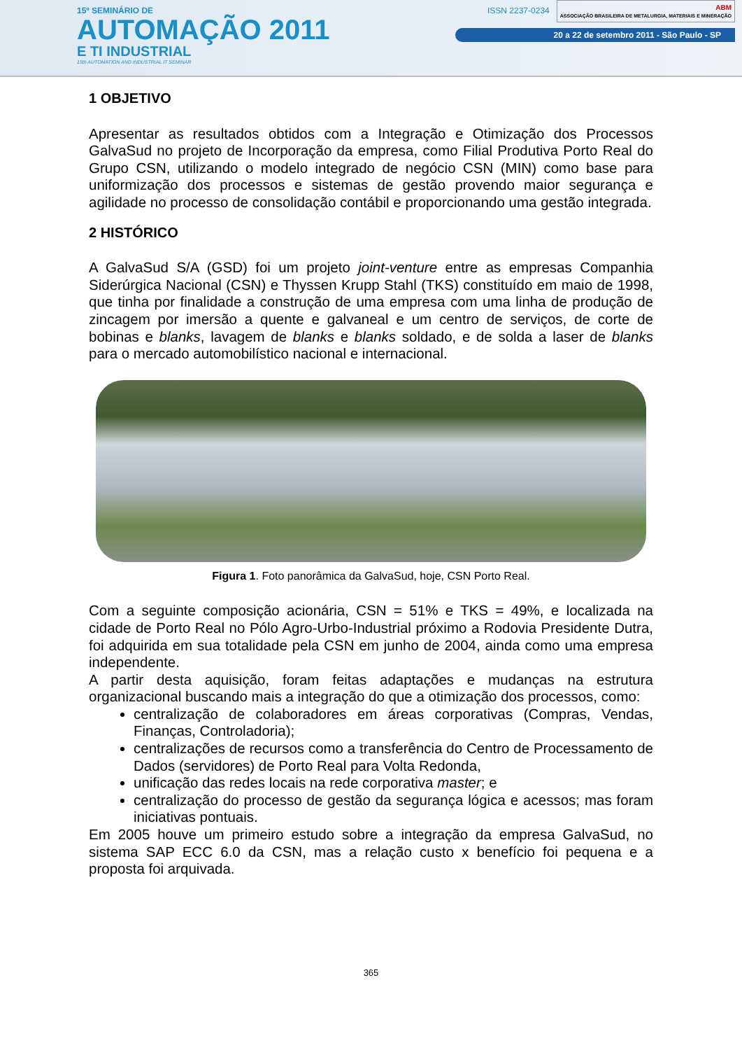15º SEMINÁRIO DE
AUTOMAÇÃO 2011
E TI INDUSTRIAL
15th AUTOMATION AND INDUSTRIAL IT SEMINAR
ISSN 2237-0234
ABM
ASSOCIAÇÃO BRASILEIRA DE METALURGIA, MATERIAIS E MINERAÇÃO
20 a 22 de setembro 2011 - São Paulo - SP
1 OBJETIVO
Apresentar as resultados obtidos com a Integração e Otimização dos Processos GalvaSud no projeto de Incorporação da empresa, como Filial Produtiva Porto Real do Grupo CSN, utilizando o modelo integrado de negócio CSN (MIN) como base para uniformização dos processos e sistemas de gestão provendo maior segurança e agilidade no processo de consolidação contábil e proporcionando uma gestão integrada.
2 HISTÓRICO
A GalvaSud S/A (GSD) foi um projeto joint-venture entre as empresas Companhia Siderúrgica Nacional (CSN) e Thyssen Krupp Stahl (TKS) constituído em maio de 1998, que tinha por finalidade a construção de uma empresa com uma linha de produção de zincagem por imersão a quente e galvaneal e um centro de serviços, de corte de bobinas e blanks, lavagem de blanks e blanks soldado, e de solda a laser de blanks para o mercado automobilístico nacional e internacional.
Figura 1. Foto panorâmica da GalvaSud, hoje, CSN Porto Real.
Com a seguinte composição acionária, CSN = 51% e TKS = 49%, e localizada na cidade de Porto Real no Pólo Agro-Urbo-Industrial próximo a Rodovia Presidente Dutra, foi adquirida em sua totalidade pela CSN em junho de 2004, ainda como uma empresa independente.
A partir desta aquisição, foram feitas adaptações e mudanças na estrutura organizacional buscando mais a integração do que a otimização dos processos, como:
centralização de colaboradores em áreas corporativas (Compras, Vendas, Finanças, Controladoria);
centralizações de recursos como a transferência do Centro de Processamento de Dados (servidores) de Porto Real para Volta Redonda,
unificação das redes locais na rede corporativa master; e
centralização do processo de gestão da segurança lógica e acessos; mas foram iniciativas pontuais.
Em 2005 houve um primeiro estudo sobre a integração da empresa GalvaSud, no sistema SAP ECC 6.0 da CSN, mas a relação custo x benefício foi pequena e a proposta foi arquivada.
365